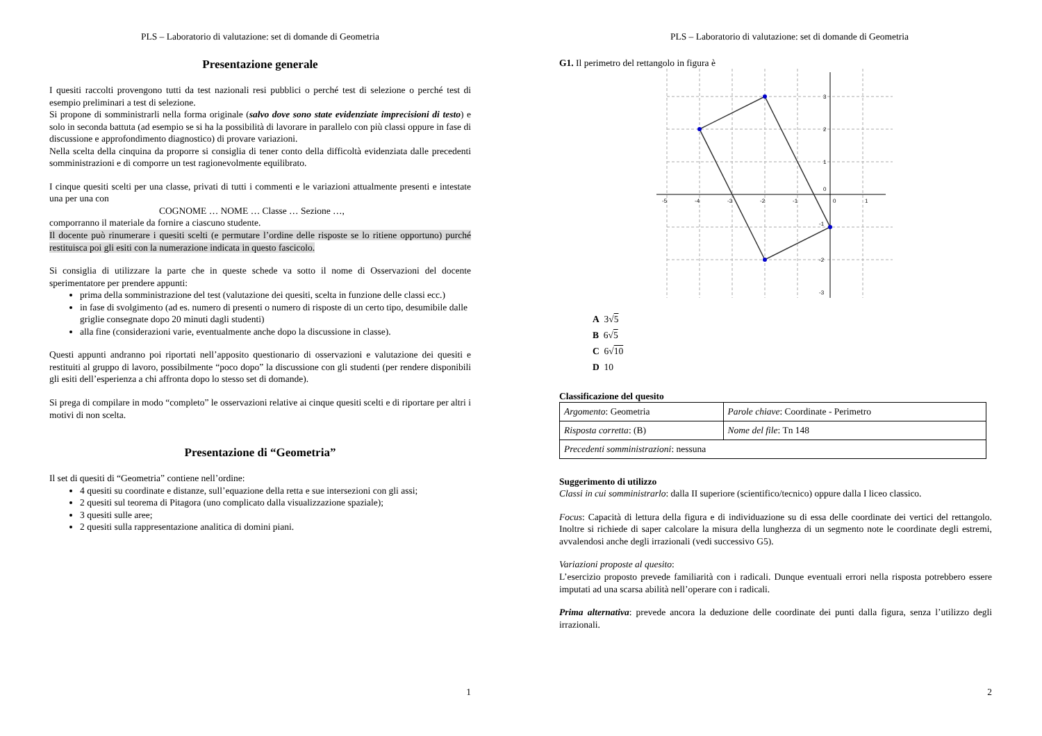PLS – Laboratorio di valutazione: set di domande di Geometria
Presentazione generale
I quesiti raccolti provengono tutti da test nazionali resi pubblici o perché test di selezione o perché test di esempio preliminari a test di selezione.
Si propone di somministrarli nella forma originale (salvo dove sono state evidenziate imprecisioni di testo) e solo in seconda battuta (ad esempio se si ha la possibilità di lavorare in parallelo con più classi oppure in fase di discussione e approfondimento diagnostico) di provare variazioni.
Nella scelta della cinquina da proporre si consiglia di tener conto della difficoltà evidenziata dalle precedenti somministrazioni e di comporre un test ragionevolmente equilibrato.
I cinque quesiti scelti per una classe, privati di tutti i commenti e le variazioni attualmente presenti e intestate una per una con
COGNOME … NOME … Classe … Sezione …,
comporranno il materiale da fornire a ciascuno studente.
Il docente può rinumerare i quesiti scelti (e permutare l’ordine delle risposte se lo ritiene opportuno) purché restituisca poi gli esiti con la numerazione indicata in questo fascicolo.
Si consiglia di utilizzare la parte che in queste schede va sotto il nome di Osservazioni del docente sperimentatore per prendere appunti:
prima della somministrazione del test (valutazione dei quesiti, scelta in funzione delle classi ecc.)
in fase di svolgimento (ad es. numero di presenti o numero di risposte di un certo tipo, desumibile dalle griglie consegnate dopo 20 minuti dagli studenti)
alla fine (considerazioni varie, eventualmente anche dopo la discussione in classe).
Questi appunti andranno poi riportati nell’apposito questionario di osservazioni e valutazione dei quesiti e restituiti al gruppo di lavoro, possibilmente “poco dopo” la discussione con gli studenti (per rendere disponibili gli esiti dell’esperienza a chi affronta dopo lo stesso set di domande).
Si prega di compilare in modo “completo” le osservazioni relative ai cinque quesiti scelti e di riportare per altri i motivi di non scelta.
Presentazione di “Geometria”
Il set di quesiti di “Geometria” contiene nell’ordine:
4 quesiti su coordinate e distanze, sull’equazione della retta e sue intersezioni con gli assi;
2 quesiti sul teorema di Pitagora (uno complicato dalla visualizzazione spaziale);
3 quesiti sulle aree;
2 quesiti sulla rappresentazione analitica di domini piani.
1
PLS – Laboratorio di valutazione: set di domande di Geometria
G1. Il perimetro del rettangolo in figura è
-5
-4
-3
-2
-1
0
1
3
2
1
0
-1
-2
-3
A 3√5
B 6√5
C 6√10
D 10
Classificazione del quesito
| Argomento : Geometria | Parole chiave : Coordinate - Perimetro |
| Risposta corretta : (B) | Nome del file : Tn 148 |
| Precedenti somministrazioni : nessuna | |
Suggerimento di utilizzo
Classi in cui somministrarlo: dalla II superiore (scientifico/tecnico) oppure dalla I liceo classico.
Focus: Capacità di lettura della figura e di individuazione su di essa delle coordinate dei vertici del rettangolo. Inoltre si richiede di saper calcolare la misura della lunghezza di un segmento note le coordinate degli estremi, avvalendosi anche degli irrazionali (vedi successivo G5).
Variazioni proposte al quesito:
L’esercizio proposto prevede familiarità con i radicali. Dunque eventuali errori nella risposta potrebbero essere imputati ad una scarsa abilità nell’operare con i radicali.
Prima alternativa: prevede ancora la deduzione delle coordinate dei punti dalla figura, senza l’utilizzo degli irrazionali.
2